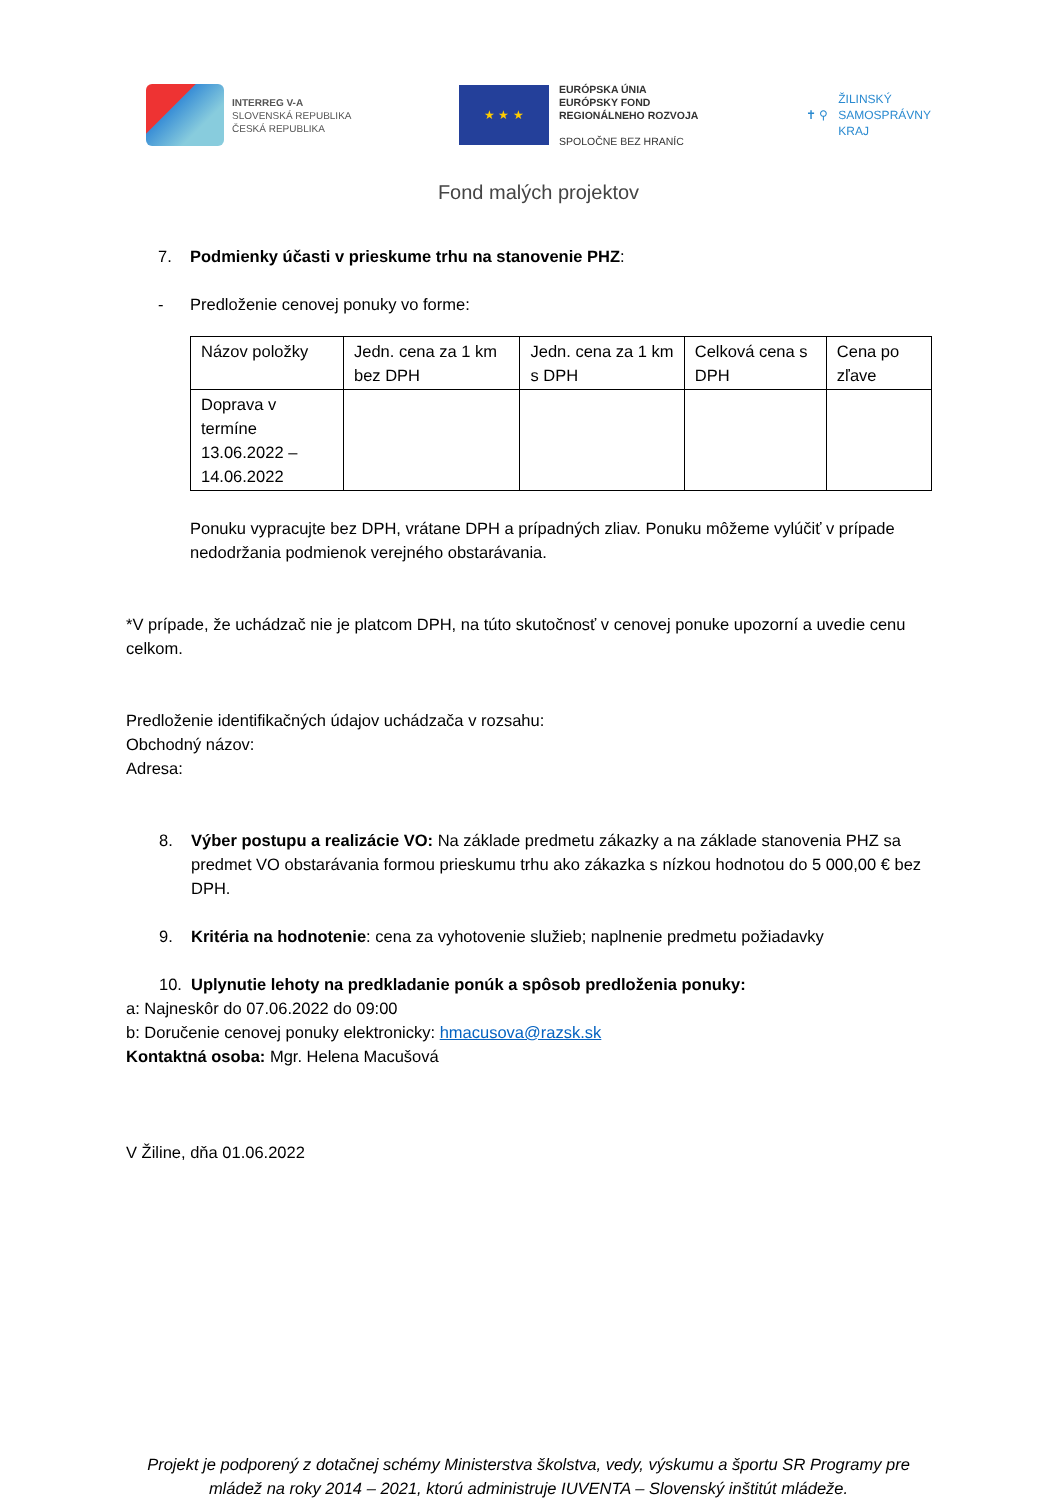INTERREG V-A
SLOVENSKÁ REPUBLIKA
ČESKÁ REPUBLIKA
★ ★ ★
EURÓPSKA ÚNIA
EURÓPSKY FOND
REGIONÁLNEHO ROZVOJA
SPOLOČNE BEZ HRANÍC
✝ ⚲
ŽILINSKÝ
SAMOSPRÁVNY
KRAJ
Fond malých projektov
7. Podmienky účasti v prieskume trhu na stanovenie PHZ:
- Predloženie cenovej ponuky vo forme:
| Názov položky | Jedn. cena za 1 km bez DPH | Jedn. cena za 1 km s DPH | Celková cena s DPH | Cena po zľave |
| Doprava v termíne 13.06.2022 – 14.06.2022 | | | | |
Ponuku vypracujte bez DPH, vrátane DPH a prípadných zliav. Ponuku môžeme vylúčiť v prípade nedodržania podmienok verejného obstarávania.
*V prípade, že uchádzač nie je platcom DPH, na túto skutočnosť v cenovej ponuke upozorní a uvedie cenu celkom.
Predloženie identifikačných údajov uchádzača v rozsahu:
Obchodný názov:
Adresa:
8. Výber postupu a realizácie VO: Na základe predmetu zákazky a na základe stanovenia PHZ sa predmet VO obstarávania formou prieskumu trhu ako zákazka s nízkou hodnotou do 5 000,00 € bez DPH.
9. Kritéria na hodnotenie: cena za vyhotovenie služieb; naplnenie predmetu požiadavky
10. Uplynutie lehoty na predkladanie ponúk a spôsob predloženia ponuky:
a: Najneskôr do 07.06.2022 do 09:00
b: Doručenie cenovej ponuky elektronicky: hmacusova@razsk.sk
Kontaktná osoba: Mgr. Helena Macušová
V Žiline, dňa 01.06.2022
Projekt je podporený z dotačnej schémy Ministerstva školstva, vedy, výskumu a športu SR Programy pre mládež na roky 2014 – 2021, ktorú administruje IUVENTA – Slovenský inštitút mládeže.